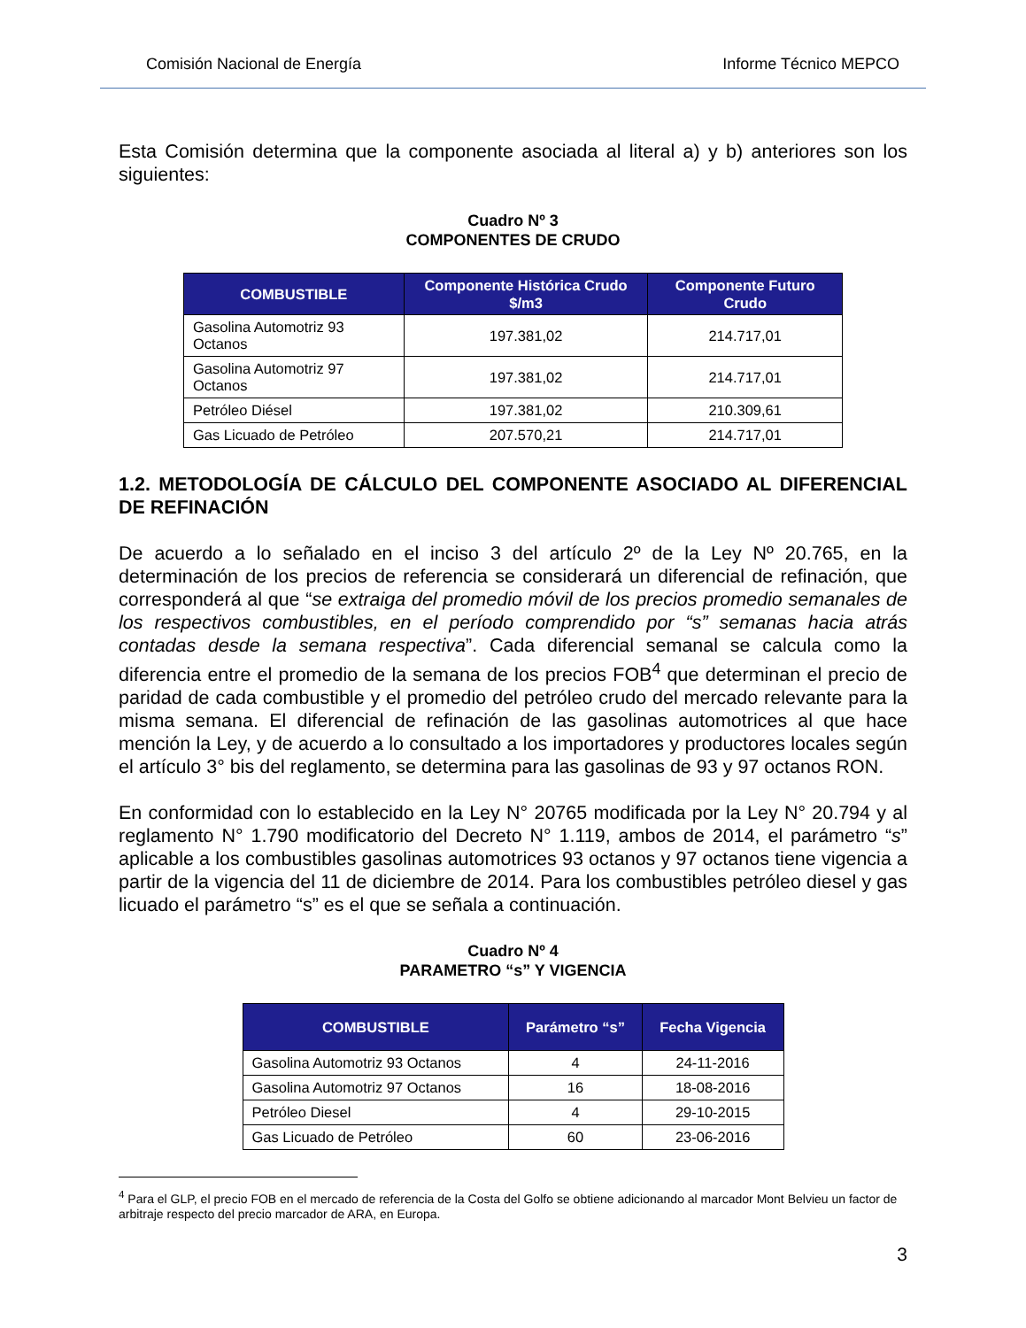Comisión Nacional de Energía Informe Técnico MEPCO
Esta Comisión determina que la componente asociada al literal a) y b) anteriores son los siguientes:
Cuadro Nº 3
COMPONENTES DE CRUDO
| COMBUSTIBLE | Componente Histórica Crudo $/m3 | Componente Futuro Crudo |
| --- | --- | --- |
| Gasolina Automotriz 93 Octanos | 197.381,02 | 214.717,01 |
| Gasolina Automotriz 97 Octanos | 197.381,02 | 214.717,01 |
| Petróleo Diésel | 197.381,02 | 210.309,61 |
| Gas Licuado de Petróleo | 207.570,21 | 214.717,01 |
1.2. METODOLOGÍA DE CÁLCULO DEL COMPONENTE ASOCIADO AL DIFERENCIAL DE REFINACIÓN
De acuerdo a lo señalado en el inciso 3 del artículo 2º de la Ley Nº 20.765, en la determinación de los precios de referencia se considerará un diferencial de refinación, que corresponderá al que “se extraiga del promedio móvil de los precios promedio semanales de los respectivos combustibles, en el período comprendido por “s” semanas hacia atrás contadas desde la semana respectiva”. Cada diferencial semanal se calcula como la diferencia entre el promedio de la semana de los precios FOB<sup>4</sup> que determinan el precio de paridad de cada combustible y el promedio del petróleo crudo del mercado relevante para la misma semana. El diferencial de refinación de las gasolinas automotrices al que hace mención la Ley, y de acuerdo a lo consultado a los importadores y productores locales según el artículo 3° bis del reglamento, se determina para las gasolinas de 93 y 97 octanos RON.
En conformidad con lo establecido en la Ley N° 20765 modificada por la Ley N° 20.794 y al reglamento N° 1.790 modificatorio del Decreto N° 1.119, ambos de 2014, el parámetro “s” aplicable a los combustibles gasolinas automotrices 93 octanos y 97 octanos tiene vigencia a partir de la vigencia del 11 de diciembre de 2014. Para los combustibles petróleo diesel y gas licuado el parámetro “s” es el que se señala a continuación.
Cuadro Nº 4
PARAMETRO “s” Y VIGENCIA
| COMBUSTIBLE | Parámetro “s” | Fecha Vigencia |
| --- | --- | --- |
| Gasolina Automotriz 93 Octanos | 4 | 24-11-2016 |
| Gasolina Automotriz 97 Octanos | 16 | 18-08-2016 |
| Petróleo Diesel | 4 | 29-10-2015 |
| Gas Licuado de Petróleo | 60 | 23-06-2016 |
<sup>4</sup> Para el GLP, el precio FOB en el mercado de referencia de la Costa del Golfo se obtiene adicionando al marcador Mont Belvieu un factor de arbitraje respecto del precio marcador de ARA, en Europa.
3